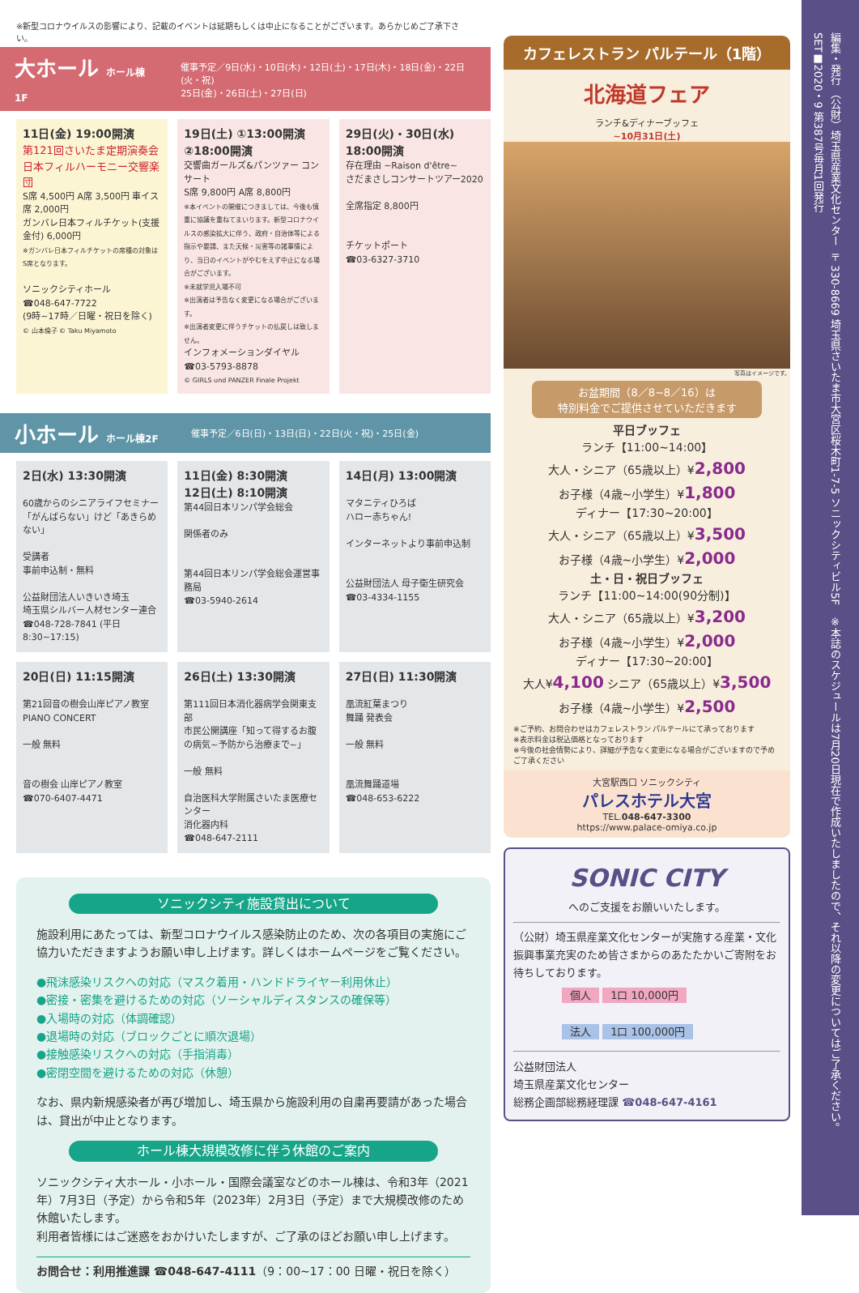※新型コロナウイルスの影響により、記載のイベントは延期もしくは中止になることがございます。あらかじめご了承下さい。
大ホール ホール棟1F
催事予定／9日(水)・10日(木)・12日(土)・17日(木)・18日(金)・22日(火・祝)
25日(金)・26日(土)・27日(日)
11日(金) 19:00開演
第121回さいたま定期演奏会
日本フィルハーモニー交響楽団
S席 4,500円 A席 3,500円 車イス席 2,000円
ガンバレ日本フィルチケット(支援金付) 6,000円
※ガンバレ日本フィルチケットの席種の対象はS席となります。
ソニックシティホール
☎048-647-7722
(9時~17時／日曜・祝日を除く)
© 山本倫子 © Taku Miyamoto
19日(土) ①13:00開演 ②18:00開演
交響曲ガールズ&パンツァー コンサート
S席 9,800円 A席 8,800円
※本イベントの開催につきましては、今後も慎重に協議を重ねてまいります。新型コロナウイルスの感染拡大に伴う、政府・自治体等による指示や要請、また天候・災害等の諸事情により、当日のイベントがやむをえず中止になる場合がございます。
※未就学児入場不可
※出演者は予告なく変更になる場合がございます。
※出演者変更に伴うチケットの払戻しは致しません。
インフォメーションダイヤル
☎03-5793-8878
© GIRLS und PANZER Finale Projekt
29日(火)・30日(水)
18:00開演
存在理由 ~Raison d'être~
さだまさしコンサートツアー2020
全席指定 8,800円
チケットポート
☎03-6327-3710
小ホール ホール棟2F
催事予定／6日(日)・13日(日)・22日(火・祝)・25日(金)
2日(水) 13:30開演
60歳からのシニアライフセミナー
「がんばらない」けど「あきらめない」
受講者
事前申込制・無料
公益財団法人いきいき埼玉
埼玉県シルバー人材センター連合
☎048-728-7841 (平日8:30~17:15)
11日(金) 8:30開演
12日(土) 8:10開演
第44回日本リンパ学会総会
関係者のみ
第44回日本リンパ学会総会運営事務局
☎03-5940-2614
14日(月) 13:00開演
マタニティひろば
ハロー赤ちゃん!
インターネットより事前申込制
公益財団法人 母子衛生研究会
☎03-4334-1155
20日(日) 11:15開演
第21回音の樹会山岸ピアノ教室
PIANO CONCERT
一般 無料
音の樹会 山岸ピアノ教室
☎070-6407-4471
26日(土) 13:30開演
第111回日本消化器病学会関東支部
市民公開講座「知って得するお腹の病気~予防から治療まで~」
一般 無料
自治医科大学附属さいたま医療センター
消化器内科
☎048-647-2111
27日(日) 11:30開演
凰流紅葉まつり
舞踊 発表会
一般 無料
凰流舞踊道場
☎048-653-6222
ソニックシティ施設貸出について
施設利用にあたっては、新型コロナウイルス感染防止のため、次の各項目の実施にご協力いただきますようお願い申し上げます。詳しくはホームページをご覧ください。
●飛沫感染リスクへの対応（マスク着用・ハンドドライヤー利用休止）
●密接・密集を避けるための対応（ソーシャルディスタンスの確保等）
●入場時の対応（体調確認）
●退場時の対応（ブロックごとに順次退場）
●接触感染リスクへの対応（手指消毒）
●密閉空間を避けるための対応（休憩）
なお、県内新規感染者が再び増加し、埼玉県から施設利用の自粛再要請があった場合は、貸出が中止となります。
ホール棟大規模改修に伴う休館のご案内
ソニックシティ大ホール・小ホール・国際会議室などのホール棟は、令和3年（2021年）7月3日（予定）から令和5年（2023年）2月3日（予定）まで大規模改修のため休館いたします。
利用者皆様にはご迷惑をおかけいたしますが、ご了承のほどお願い申し上げます。
お問合せ：利用推進課 ☎048-647-4111（9：00~17：00 日曜・祝日を除く）
カフェレストラン パルテール（1階）
北海道フェア
ランチ&ディナーブッフェ
~10月31日(土)
写真はイメージです。
お盆期間（8／8~8／16）は
特別料金でご提供させていただきます
平日ブッフェ
ランチ【11:00~14:00】
大人・シニア（65歳以上）¥2,800
お子様（4歳~小学生）¥1,800
ディナー【17:30~20:00】
大人・シニア（65歳以上）¥3,500
お子様（4歳~小学生）¥2,000
土・日・祝日ブッフェ
ランチ【11:00~14:00(90分制)】
大人・シニア（65歳以上）¥3,200
お子様（4歳~小学生）¥2,000
ディナー【17:30~20:00】
大人¥4,100 シニア（65歳以上）¥3,500
お子様（4歳~小学生）¥2,500
※ご予約、お問合わせはカフェレストラン パルテールにて承っております
※表示料金は税込価格となっております
※今後の社会情勢により、詳細が予告なく変更になる場合がございますので予めご了承ください
大宮駅西口 ソニックシティ
パレスホテル大宮
TEL.048-647-3300
https://www.palace-omiya.co.jp
SONIC CITY
へのご支援をお願いいたします。
（公財）埼玉県産業文化センターが実施する産業・文化振興事業充実のため皆さまからのあたたかいご寄附をお待ちしております。
個人 1口 10,000円
法人 1口 100,000円
公益財団法人
埼玉県産業文化センター
総務企画部総務経理課 ☎048-647-4161
編集・発行 （公財）埼玉県産業文化センター 〒330-8669 埼玉県さいたま市大宮区桜木町1-7-5 ソニックシティビル5F　※本誌のスケジュールは7月20日現在で作成いたしましたので、それ以降の変更についてはご了承ください。　SET■2020・9 第387号毎月1回発行